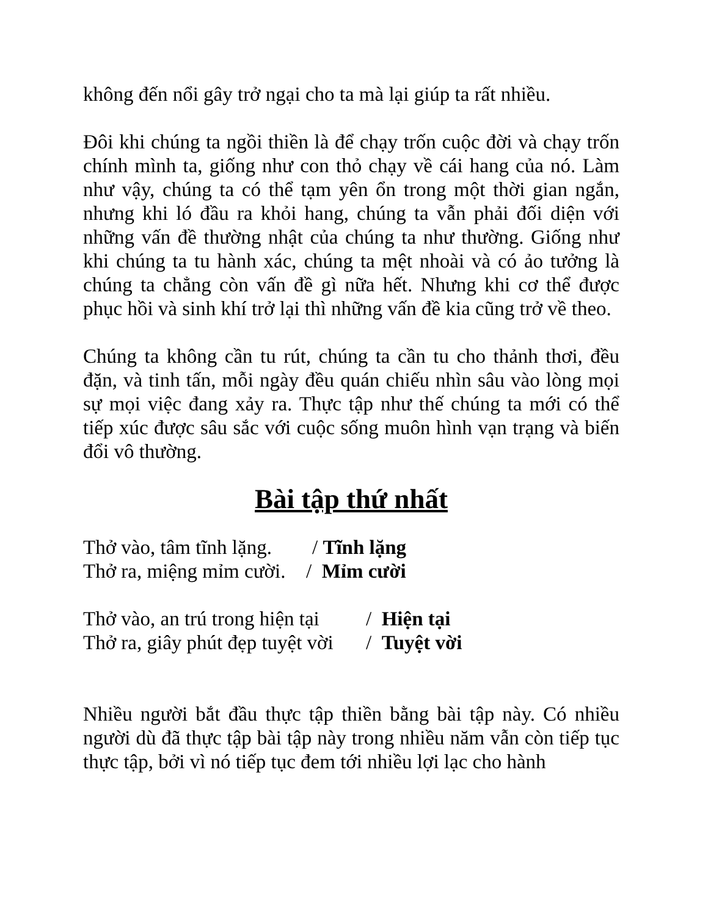không đến nổi gây trở ngại cho ta mà lại giúp ta rất nhiều.
Đôi khi chúng ta ngồi thiền là để chạy trốn cuộc đời và chạy trốn chính mình ta, giống như con thỏ chạy về cái hang của nó. Làm như vậy, chúng ta có thể tạm yên ổn trong một thời gian ngắn, nhưng khi ló đầu ra khỏi hang, chúng ta vẫn phải đối diện với những vấn đề thường nhật của chúng ta như thường. Giống như khi chúng ta tu hành xác, chúng ta mệt nhoài và có ảo tưởng là chúng ta chẳng còn vấn đề gì nữa hết. Nhưng khi cơ thể được phục hồi và sinh khí trở lại thì những vấn đề kia cũng trở về theo.
Chúng ta không cần tu rút, chúng ta cần tu cho thảnh thơi, đều đặn, và tinh tấn, mỗi ngày đều quán chiếu nhìn sâu vào lòng mọi sự mọi việc đang xảy ra. Thực tập như thế chúng ta mới có thể tiếp xúc được sâu sắc với cuộc sống muôn hình vạn trạng và biến đổi vô thường.
Bài tập thứ nhất
Thở vào, tâm tĩnh lặng. / Tĩnh lặng
Thở ra, miệng mỉm cười. / Mỉm cười
Thở vào, an trú trong hiện tại / Hiện tại
Thở ra, giây phút đẹp tuyệt vời / Tuyệt vời
Nhiều người bắt đầu thực tập thiền bằng bài tập này. Có nhiều người dù đã thực tập bài tập này trong nhiều năm vẫn còn tiếp tục thực tập, bởi vì nó tiếp tục đem tới nhiều lợi lạc cho hành